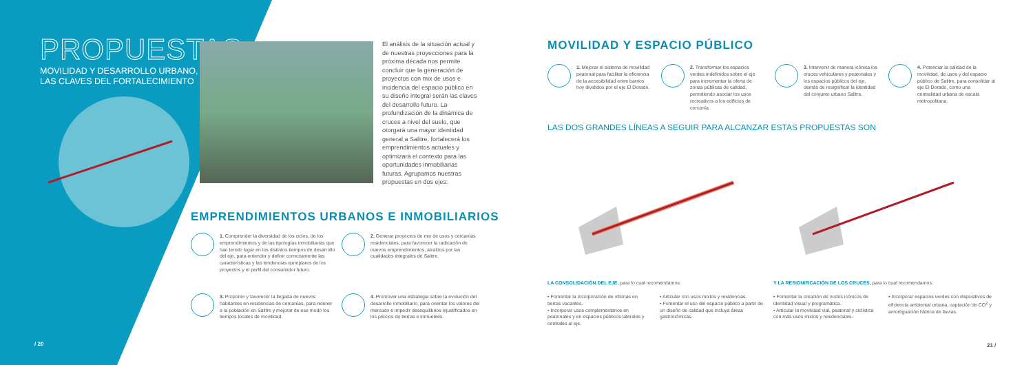PROPUESTAS
MOVILIDAD Y DESARROLLO URBANO,
LAS CLAVES DEL FORTALECIMIENTO
El análisis de la situación actual y de nuestras proyecciones para la próxima década nos permite concluir que la generación de proyectos con mix de usos e incidencia del espacio público en su diseño integral serán las claves del desarrollo futuro. La profundización de la dinámica de cruces a nivel del suelo, que otorgará una mayor identidad general a Salitre, fortalecerá los emprendimientos actuales y optimizará el contexto para las oportunidades inmobiliarias futuras. Agrupamos nuestras propuestas en dos ejes:
EMPRENDIMIENTOS URBANOS E INMOBILIARIOS
1. Comprender la diversidad de los ciclos, de los emprendimientos y de las tipologías inmobiliarias que han tenido lugar en los distintos tiempos de desarrollo del eje, para entender y definir correctamente las características y las tendencias ejemplares de los proyectos y el perfil del consumidor futuro.
2. Generar proyectos de mix de usos y cercanías residenciales, para favorecer la radicación de nuevos emprendimientos, atraídos por las cualidades integrales de Salitre.
3. Proponer y favorecer la llegada de nuevos habitantes en residencias de cercanías, para retener a la población en Salitre y mejorar de ese modo los tiempos locales de movilidad.
4. Promover una estrategia sobre la evolución del desarrollo inmobiliario, para orientar los valores del mercado e impedir desequilibrios injustificados en los precios de tierras e inmuebles.
/ 20
MOVILIDAD Y ESPACIO PÚBLICO
1. Mejorar el sistema de movilidad peatonal para facilitar la eficiencia de la accesibilidad entre barrios hoy divididos por el eje El Dorado.
2. Transformar los espacios verdes indefinidos sobre el eje para incrementar la oferta de zonas públicas de calidad, permitiendo asociar los usos recreativos a los edificios de cercanía.
3. Intervenir de manera icónica los cruces vehiculares y peatonales y los espacios públicos del eje, demás de resignificar la identidad del conjunto urbano Salitre.
4. Potenciar la calidad de la movilidad, de usos y del espacio público de Salitre, para consolidar al eje El Dorado, como una centralidad urbana de escala metropolitana.
LAS DOS GRANDES LÍNEAS A SEGUIR PARA ALCANZAR ESTAS PROPUESTAS SON
LA CONSOLIDACIÓN DEL EJE, para lo cual recomendamos:
Y LA RESIGNIFICACIÓN DE LOS CRUCES, para lo cual recomendamos:
• Fomentar la incorporación de oficinas en tierras vacantes.
• Incorporar usos complementarios en peatonales y en espacios públicos laterales y centrales al eje.
• Articular con usos mixtos y residencias.
• Fomentar el uso del espacio público a partir de un diseño de calidad que incluya áreas gastronómicas.
• Fomentar la creación de nodos icónicos de identidad visual y programática.
• Articular la movilidad vial, peatonal y ciclística con más usos mixtos y residenciales.
• Incorporar espacios verdes con dispositivos de eficiencia ambiental urbana, captación de CO<sup>2</sup> y amortiguación hídrica de lluvias.
21 /